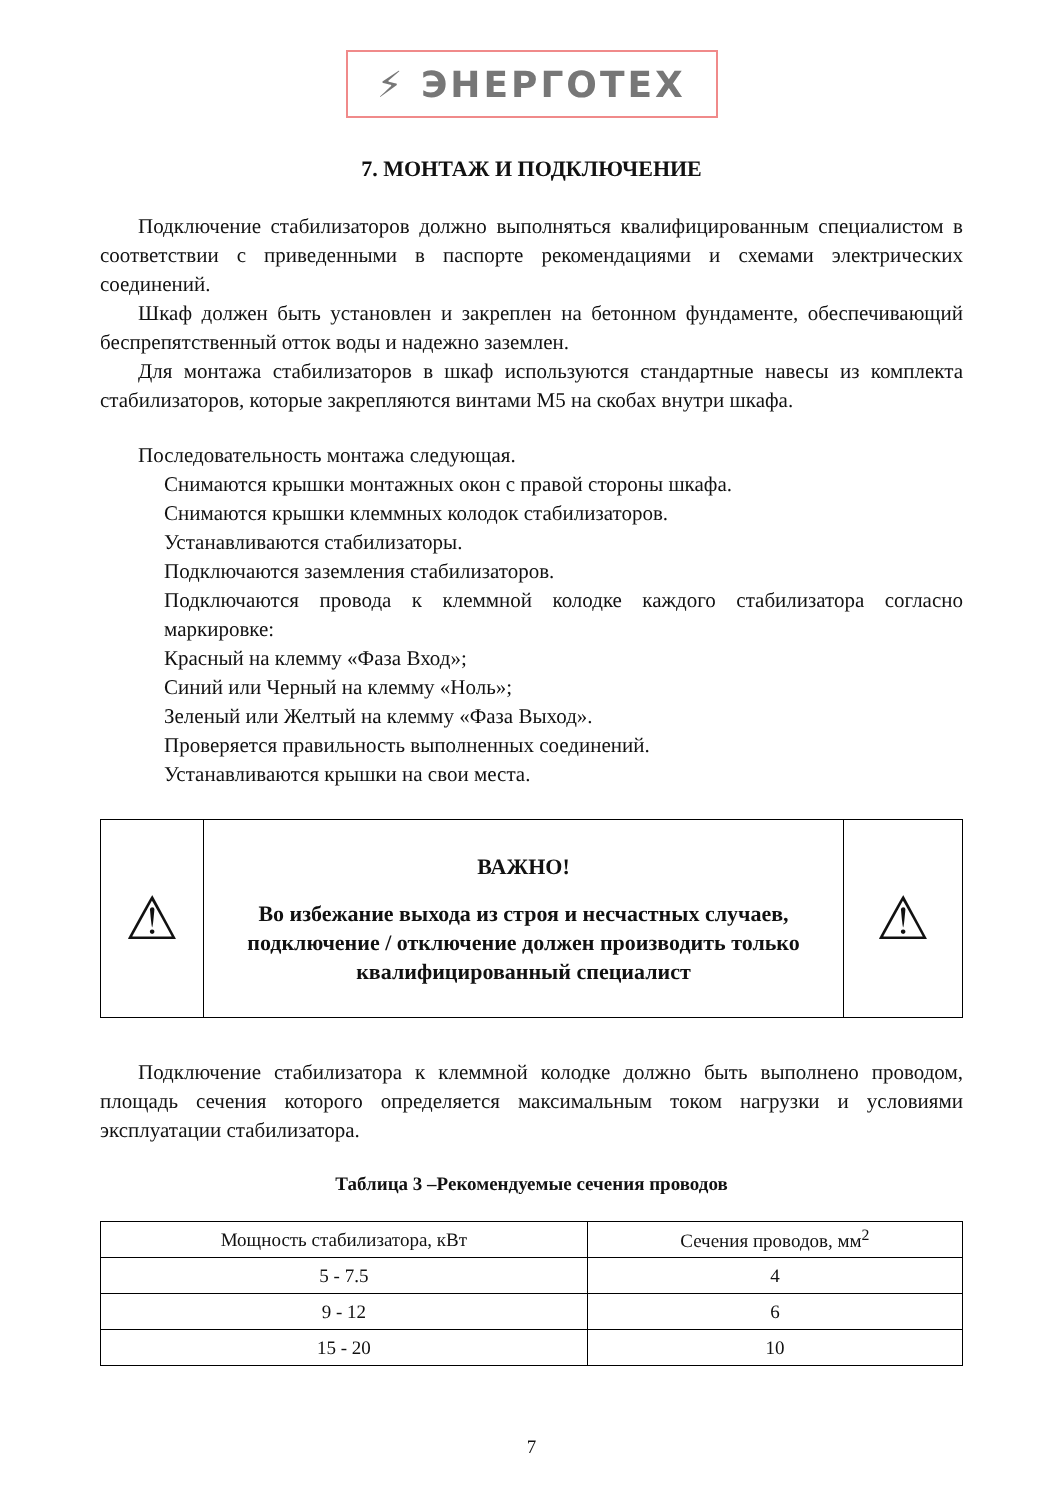⚡ ЭНЕРГОТЕХ
7. МОНТАЖ И ПОДКЛЮЧЕНИЕ
Подключение стабилизаторов должно выполняться квалифицированным специалистом в соответствии с приведенными в паспорте рекомендациями и схемами электрических соединений.
Шкаф должен быть установлен и закреплен на бетонном фундаменте, обеспечивающий беспрепятственный отток воды и надежно заземлен.
Для монтажа стабилизаторов в шкаф используются стандартные навесы из комплекта стабилизаторов, которые закрепляются винтами М5 на скобах внутри шкафа.
Последовательность монтажа следующая.
Снимаются крышки монтажных окон с правой стороны шкафа.
Снимаются крышки клеммных колодок стабилизаторов.
Устанавливаются стабилизаторы.
Подключаются заземления стабилизаторов.
Подключаются провода к клеммной колодке каждого стабилизатора согласно маркировке:
Красный на клемму «Фаза Вход»;
Синий или Черный на клемму «Ноль»;
Зеленый или Желтый на клемму «Фаза Выход».
Проверяется правильность выполненных соединений.
Устанавливаются крышки на свои места.
| ⚠ | ВАЖНО! Во избежание выхода из строя и несчастных случаев, подключение / отключение должен производить только квалифицированный специалист | ⚠ |
Подключение стабилизатора к клеммной колодке должно быть выполнено проводом, площадь сечения которого определяется максимальным током нагрузки и условиями эксплуатации стабилизатора.
Таблица 3 –Рекомендуемые сечения проводов
| Мощность стабилизатора, кВт | Сечения проводов, мм<sup>2</sup> |
| --- | --- |
| 5 - 7.5 | 4 |
| 9 - 12 | 6 |
| 15 - 20 | 10 |
7